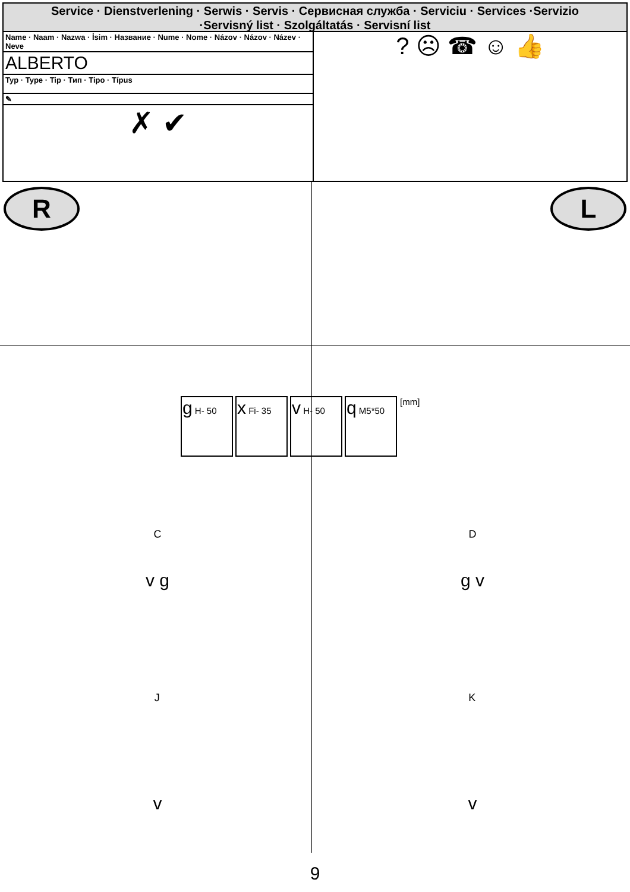Service · Dienstverlening · Serwis · Servis · Сервисная служба · Serviciu · Services ·Servizio
·Servisný list · Szolgáltatás · Servisní list
Name · Naam · Nazwa · İsim · Название · Nume · Nome · Názov · Názov · Název · Neve
ALBERTO
Typ · Type · Tip · Тип · Tipo · Típus
✎
✗ ✔
? ☹ ☎ ☺ 👍
R L
| g H- 50 | x Fi- 35 | v H- 50 | q M5*50 | [mm] |
C D
v g g v
J K
v v
9